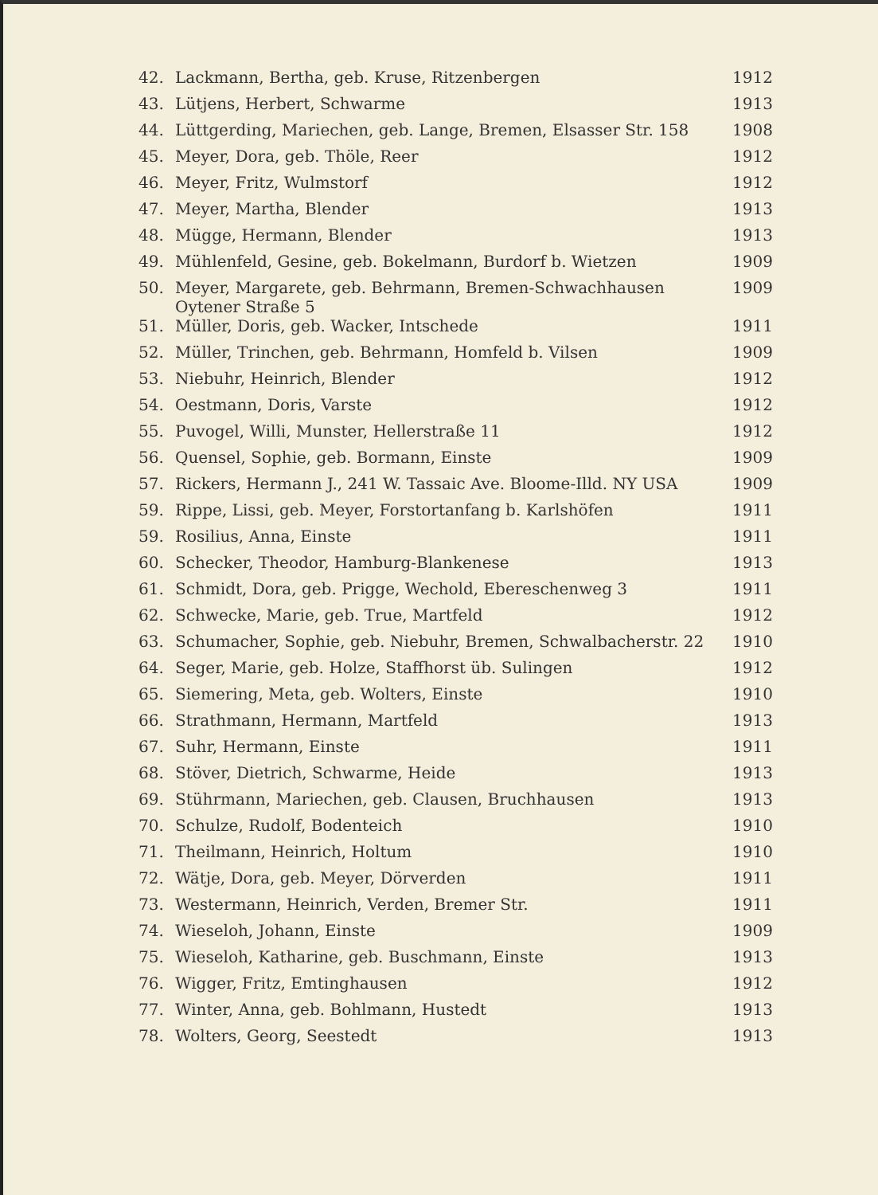| 42. | Lackmann, Bertha, geb. Kruse, Ritzenbergen | 1912 |
| 43. | Lütjens, Herbert, Schwarme | 1913 |
| 44. | Lüttgerding, Mariechen, geb. Lange, Bremen, Elsasser Str. 158 | 1908 |
| 45. | Meyer, Dora, geb. Thöle, Reer | 1912 |
| 46. | Meyer, Fritz, Wulmstorf | 1912 |
| 47. | Meyer, Martha, Blender | 1913 |
| 48. | Mügge, Hermann, Blender | 1913 |
| 49. | Mühlenfeld, Gesine, geb. Bokelmann, Burdorf b. Wietzen | 1909 |
| 50. | Meyer, Margarete, geb. Behrmann, Bremen-Schwachhausen Oytener Straße 5 | 1909 |
| 51. | Müller, Doris, geb. Wacker, Intschede | 1911 |
| 52. | Müller, Trinchen, geb. Behrmann, Homfeld b. Vilsen | 1909 |
| 53. | Niebuhr, Heinrich, Blender | 1912 |
| 54. | Oestmann, Doris, Varste | 1912 |
| 55. | Puvogel, Willi, Munster, Hellerstraße 11 | 1912 |
| 56. | Quensel, Sophie, geb. Bormann, Einste | 1909 |
| 57. | Rickers, Hermann J., 241 W. Tassaic Ave. Bloome-Illd. NY USA | 1909 |
| 59. | Rippe, Lissi, geb. Meyer, Forstortanfang b. Karlshöfen | 1911 |
| 59. | Rosilius, Anna, Einste | 1911 |
| 60. | Schecker, Theodor, Hamburg-Blankenese | 1913 |
| 61. | Schmidt, Dora, geb. Prigge, Wechold, Ebereschenweg 3 | 1911 |
| 62. | Schwecke, Marie, geb. True, Martfeld | 1912 |
| 63. | Schumacher, Sophie, geb. Niebuhr, Bremen, Schwalbacherstr. 22 | 1910 |
| 64. | Seger, Marie, geb. Holze, Staffhorst üb. Sulingen | 1912 |
| 65. | Siemering, Meta, geb. Wolters, Einste | 1910 |
| 66. | Strathmann, Hermann, Martfeld | 1913 |
| 67. | Suhr, Hermann, Einste | 1911 |
| 68. | Stöver, Dietrich, Schwarme, Heide | 1913 |
| 69. | Stührmann, Mariechen, geb. Clausen, Bruchhausen | 1913 |
| 70. | Schulze, Rudolf, Bodenteich | 1910 |
| 71. | Theilmann, Heinrich, Holtum | 1910 |
| 72. | Wätje, Dora, geb. Meyer, Dörverden | 1911 |
| 73. | Westermann, Heinrich, Verden, Bremer Str. | 1911 |
| 74. | Wieseloh, Johann, Einste | 1909 |
| 75. | Wieseloh, Katharine, geb. Buschmann, Einste | 1913 |
| 76. | Wigger, Fritz, Emtinghausen | 1912 |
| 77. | Winter, Anna, geb. Bohlmann, Hustedt | 1913 |
| 78. | Wolters, Georg, Seestedt | 1913 |